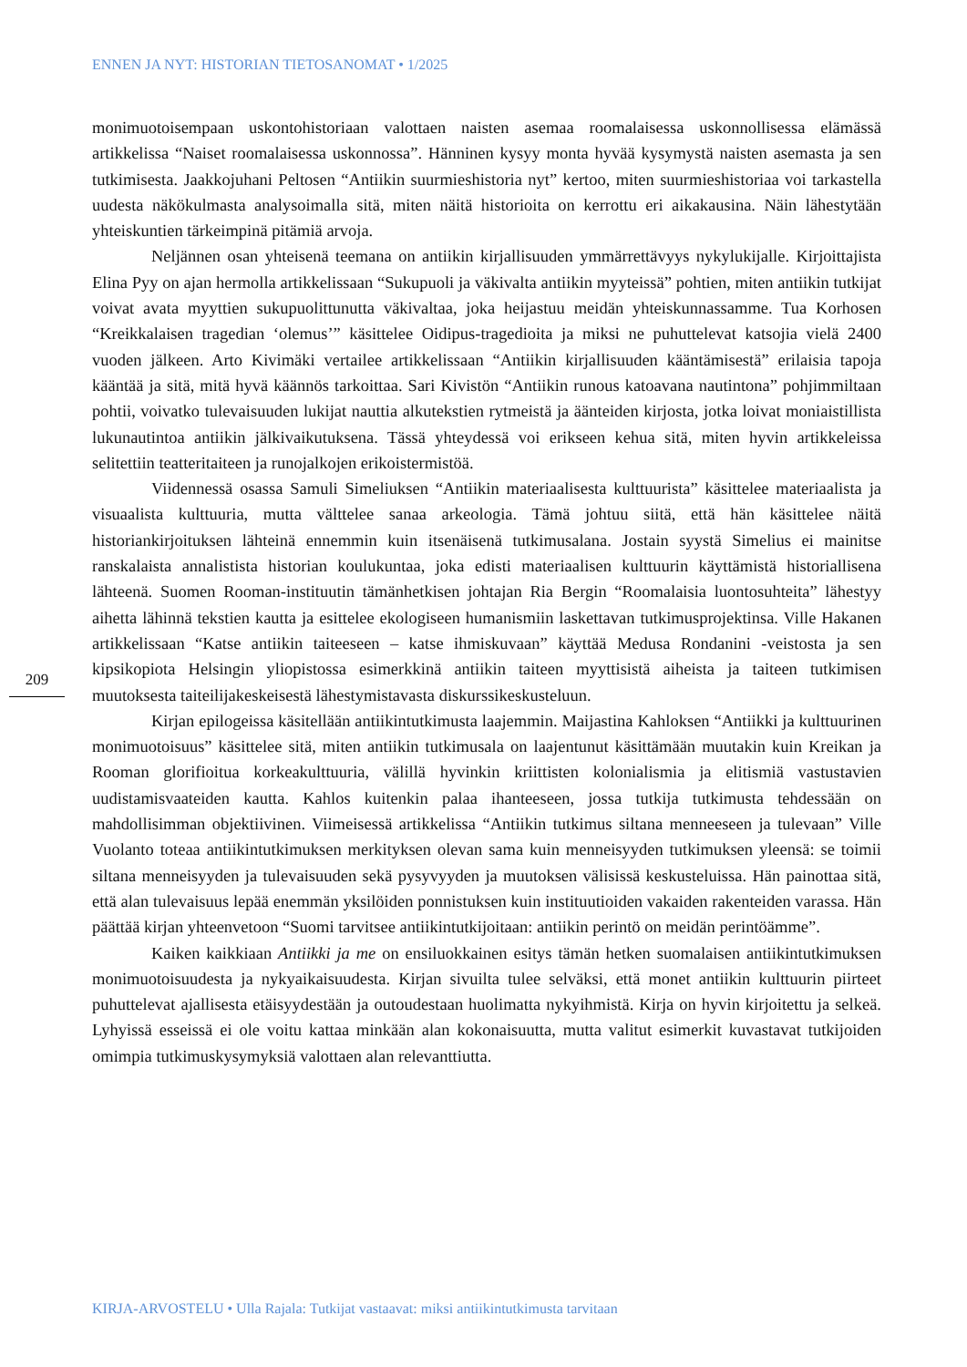ENNEN JA NYT: HISTORIAN TIETOSANOMAT • 1/2025
monimuotoisempaan uskontohistoriaan valottaen naisten asemaa roomalaisessa uskonnollisessa elämässä artikkelissa “Naiset roomalaisessa uskonnossa”. Hänninen kysyy monta hyvää kysymystä naisten asemasta ja sen tutkimisesta. Jaakkojuhani Peltosen “Antiikin suurmieshistoria nyt” kertoo, miten suurmieshistoriaa voi tarkastella uudesta näkökulmasta analysoimalla sitä, miten näitä historioita on kerrottu eri aikakausina. Näin lähestytään yhteiskuntien tärkeimpinä pitämiä arvoja.
Neljännen osan yhteisenä teemana on antiikin kirjallisuuden ymmärrettävyys nykylukijalle. Kirjoittajista Elina Pyy on ajan hermolla artikkelissaan “Sukupuoli ja väkivalta antiikin myyteissä” pohtien, miten antiikin tutkijat voivat avata myyttien sukupuolittunutta väkivaltaa, joka heijastuu meidän yhteiskunnassamme. Tua Korhosen “Kreikkalaisen tragedian ‘olemus’” käsittelee Oidipus-tragedioita ja miksi ne puhuttelevat katsojia vielä 2400 vuoden jälkeen. Arto Kivimäki vertailee artikkelissaan “Antiikin kirjallisuuden kääntämisestä” erilaisia tapoja kääntää ja sitä, mitä hyvä käännös tarkoittaa. Sari Kivistön “Antiikin runous katoavana nautintona” pohjimmiltaan pohtii, voivatko tulevaisuuden lukijat nauttia alkutekstien rytmeistä ja äänteiden kirjosta, jotka loivat moniaistillista lukunautintoa antiikin jälkivaikutuksena. Tässä yhteydessä voi erikseen kehua sitä, miten hyvin artikkeleissa selitettiin teatteritaiteen ja runojalkojen erikoistermistöä.
Viidennessä osassa Samuli Simeliuksen “Antiikin materiaalisesta kulttuurista” käsittelee materiaalista ja visuaalista kulttuuria, mutta välttelee sanaa arkeologia. Tämä johtuu siitä, että hän käsittelee näitä historiankirjoituksen lähteinä ennemmin kuin itsenäisenä tutkimusalana. Jostain syystä Simelius ei mainitse ranskalaista annalistista historian koulukuntaa, joka edisti materiaalisen kulttuurin käyttämistä historiallisena lähteenä. Suomen Rooman-instituutin tämänhetkisen johtajan Ria Bergin “Roomalaisia luontosuhteita” lähestyy aihetta lähinnä tekstien kautta ja esittelee ekologiseen humanismiin laskettavan tutkimusprojektinsa. Ville Hakanen artikkelissaan “Katse antiikin taiteeseen – katse ihmiskuvaan” käyttää Medusa Rondanini -veistosta ja sen kipsikopiota Helsingin yliopistossa esimerkkinä antiikin taiteen myyttisistä aiheista ja taiteen tutkimisen muutoksesta taiteilijakeskeisestä lähestymistavasta diskurssikeskusteluun.
Kirjan epilogeissa käsitellään antiikintutkimusta laajemmin. Maijastina Kahloksen “Antiikki ja kulttuurinen monimuotoisuus” käsittelee sitä, miten antiikin tutkimusala on laajentunut käsittämään muutakin kuin Kreikan ja Rooman glorifioitua korkeakulttuuria, välillä hyvinkin kriittisten kolonialismia ja elitismiä vastustavien uudistamisvaateiden kautta. Kahlos kuitenkin palaa ihanteeseen, jossa tutkija tutkimusta tehdessään on mahdollisimman objektiivinen. Viimeisessä artikkelissa “Antiikin tutkimus siltana menneeseen ja tulevaan” Ville Vuolanto toteaa antiikintutkimuksen merkityksen olevan sama kuin menneisyyden tutkimuksen yleensä: se toimii siltana menneisyyden ja tulevaisuuden sekä pysyvyyden ja muutoksen välisissä keskusteluissa. Hän painottaa sitä, että alan tulevaisuus lepää enemmän yksilöiden ponnistuksen kuin instituutioiden vakaiden rakenteiden varassa. Hän päättää kirjan yhteenvetoon “Suomi tarvitsee antiikintutkijoitaan: antiikin perintö on meidän perintöämme”.
Kaiken kaikkiaan Antiikki ja me on ensiluokkainen esitys tämän hetken suomalaisen antiikintutkimuksen monimuotoisuudesta ja nykyaikaisuudesta. Kirjan sivuilta tulee selväksi, että monet antiikin kulttuurin piirteet puhuttelevat ajallisesta etäisyydestään ja outoudestaan huolimatta nykyihmistä. Kirja on hyvin kirjoitettu ja selkeä. Lyhyissä esseissä ei ole voitu kattaa minkään alan kokonaisuutta, mutta valitut esimerkit kuvastavat tutkijoiden omimpia tutkimuskysymyksiä valottaen alan relevanttiutta.
209
KIRJA-ARVOSTELU • Ulla Rajala: Tutkijat vastaavat: miksi antiikintutkimusta tarvitaan